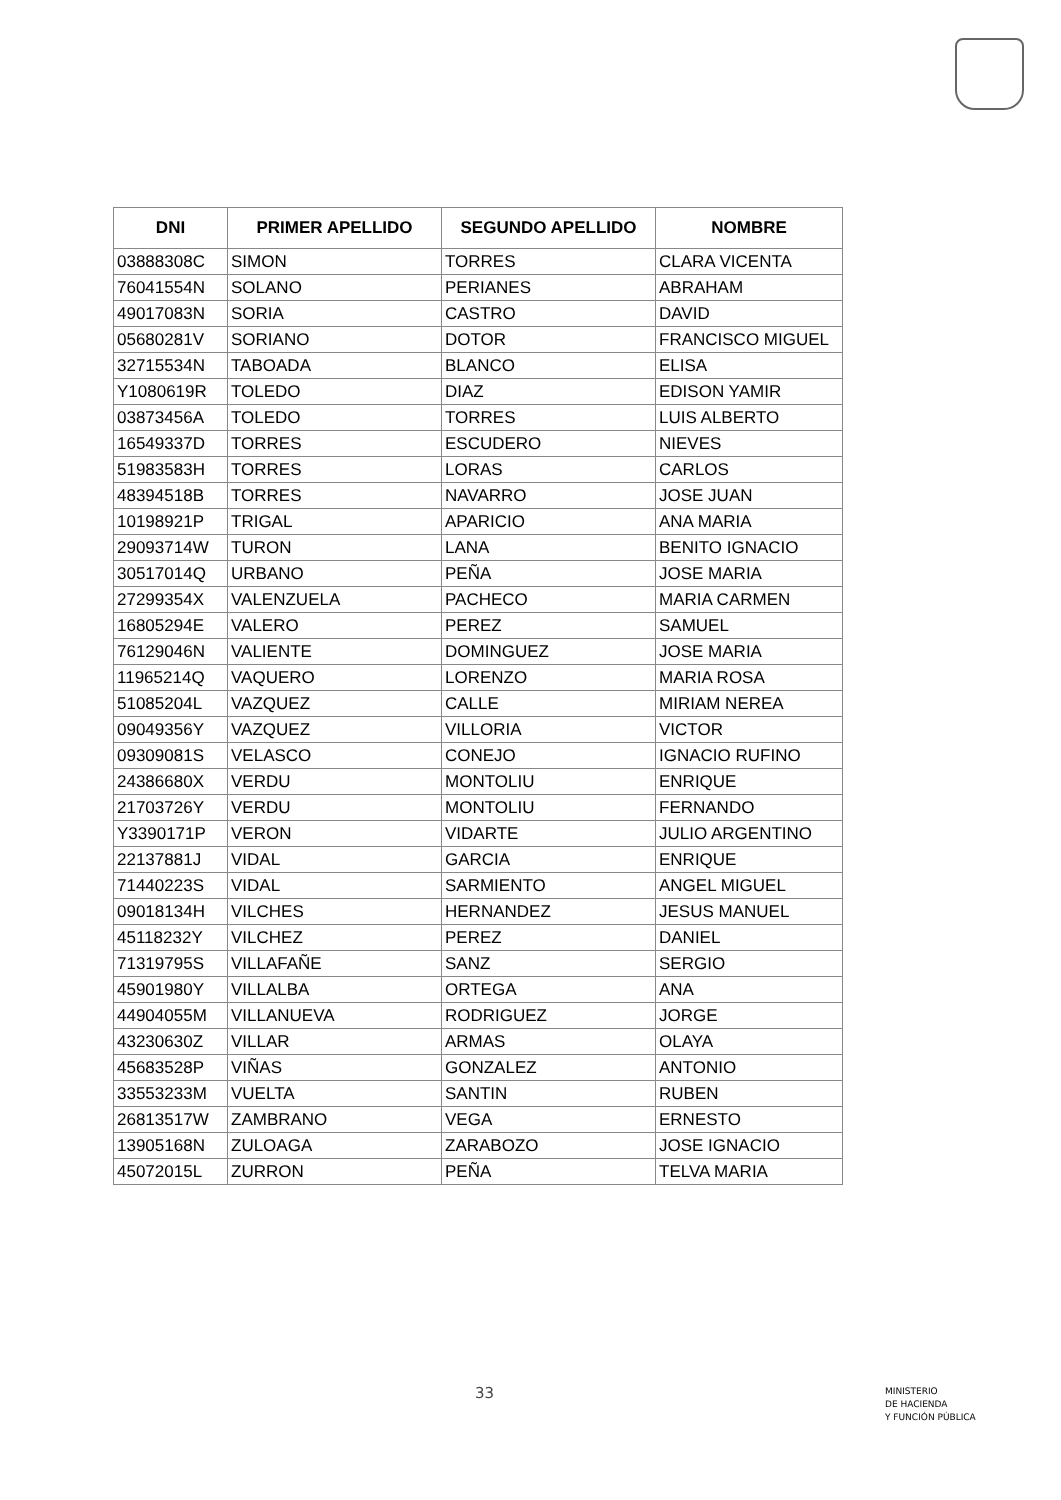| DNI | PRIMER APELLIDO | SEGUNDO APELLIDO | NOMBRE |
| --- | --- | --- | --- |
| 03888308C | SIMON | TORRES | CLARA VICENTA |
| 76041554N | SOLANO | PERIANES | ABRAHAM |
| 49017083N | SORIA | CASTRO | DAVID |
| 05680281V | SORIANO | DOTOR | FRANCISCO MIGUEL |
| 32715534N | TABOADA | BLANCO | ELISA |
| Y1080619R | TOLEDO | DIAZ | EDISON YAMIR |
| 03873456A | TOLEDO | TORRES | LUIS ALBERTO |
| 16549337D | TORRES | ESCUDERO | NIEVES |
| 51983583H | TORRES | LORAS | CARLOS |
| 48394518B | TORRES | NAVARRO | JOSE JUAN |
| 10198921P | TRIGAL | APARICIO | ANA MARIA |
| 29093714W | TURON | LANA | BENITO IGNACIO |
| 30517014Q | URBANO | PEÑA | JOSE MARIA |
| 27299354X | VALENZUELA | PACHECO | MARIA CARMEN |
| 16805294E | VALERO | PEREZ | SAMUEL |
| 76129046N | VALIENTE | DOMINGUEZ | JOSE MARIA |
| 11965214Q | VAQUERO | LORENZO | MARIA ROSA |
| 51085204L | VAZQUEZ | CALLE | MIRIAM NEREA |
| 09049356Y | VAZQUEZ | VILLORIA | VICTOR |
| 09309081S | VELASCO | CONEJO | IGNACIO RUFINO |
| 24386680X | VERDU | MONTOLIU | ENRIQUE |
| 21703726Y | VERDU | MONTOLIU | FERNANDO |
| Y3390171P | VERON | VIDARTE | JULIO ARGENTINO |
| 22137881J | VIDAL | GARCIA | ENRIQUE |
| 71440223S | VIDAL | SARMIENTO | ANGEL MIGUEL |
| 09018134H | VILCHES | HERNANDEZ | JESUS MANUEL |
| 45118232Y | VILCHEZ | PEREZ | DANIEL |
| 71319795S | VILLAFAÑE | SANZ | SERGIO |
| 45901980Y | VILLALBA | ORTEGA | ANA |
| 44904055M | VILLANUEVA | RODRIGUEZ | JORGE |
| 43230630Z | VILLAR | ARMAS | OLAYA |
| 45683528P | VIÑAS | GONZALEZ | ANTONIO |
| 33553233M | VUELTA | SANTIN | RUBEN |
| 26813517W | ZAMBRANO | VEGA | ERNESTO |
| 13905168N | ZULOAGA | ZARABOZO | JOSE IGNACIO |
| 45072015L | ZURRON | PEÑA | TELVA MARIA |
33
MINISTERIO
DE HACIENDA
Y FUNCIÓN PÚBLICA